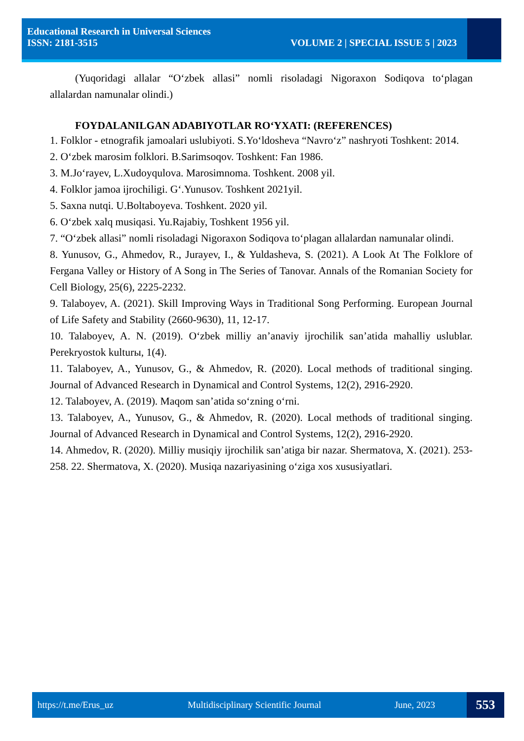Educational Research in Universal Sciences
ISSN: 2181-3515 VOLUME 2 | SPECIAL ISSUE 5 | 2023
(Yuqoridagi allalar “O‘zbek allasi” nomli risoladagi Nigoraxon Sodiqova to‘plagan allalardan namunalar olindi.)
FOYDALANILGAN ADABIYOTLAR RO‘YXATI: (REFERENCES)
1. Folklor - etnografik jamoalari uslubiyoti. S.Yo‘ldosheva “Navro‘z” nashryoti Toshkent: 2014.
2. O‘zbek marosim folklori. B.Sarimsoqov. Toshkent: Fan 1986.
3. M.Jo‘rayev, L.Xudoyqulova. Marosimnoma. Toshkent. 2008 yil.
4. Folklor jamoa ijrochiligi. G‘.Yunusov. Toshkent 2021yil.
5. Saxna nutqi. U.Boltaboyeva. Toshkent. 2020 yil.
6. O‘zbek xalq musiqasi. Yu.Rajabiy, Toshkent 1956 yil.
7. “O‘zbek allasi” nomli risoladagi Nigoraxon Sodiqova to‘plagan allalardan namunalar olindi.
8. Yunusov, G., Ahmedov, R., Jurayev, I., & Yuldasheva, S. (2021). A Look At The Folklore of Fergana Valley or History of A Song in The Series of Tanovar. Annals of the Romanian Society for Cell Biology, 25(6), 2225-2232.
9. Talaboyev, A. (2021). Skill Improving Ways in Traditional Song Performing. European Journal of Life Safety and Stability (2660-9630), 11, 12-17.
10. Talaboyev, A. N. (2019). O‘zbek milliy an’anaviy ijrochilik san’atida mahalliy uslublar. Perekryostok kulturы, 1(4).
11. Talaboyev, A., Yunusov, G., & Ahmedov, R. (2020). Local methods of traditional singing. Journal of Advanced Research in Dynamical and Control Systems, 12(2), 2916-2920.
12. Talaboyev, A. (2019). Maqom san’atida so‘zning o‘rni.
13. Talaboyev, A., Yunusov, G., & Ahmedov, R. (2020). Local methods of traditional singing. Journal of Advanced Research in Dynamical and Control Systems, 12(2), 2916-2920.
14. Ahmedov, R. (2020). Milliy musiqiy ijrochilik san’atiga bir nazar. Shermatova, X. (2021). 253-258. 22. Shermatova, X. (2020). Musiqa nazariyasining o‘ziga xos xususiyatlari.
https://t.me/Erus_uz Multidisciplinary Scientific Journal June, 2023 553